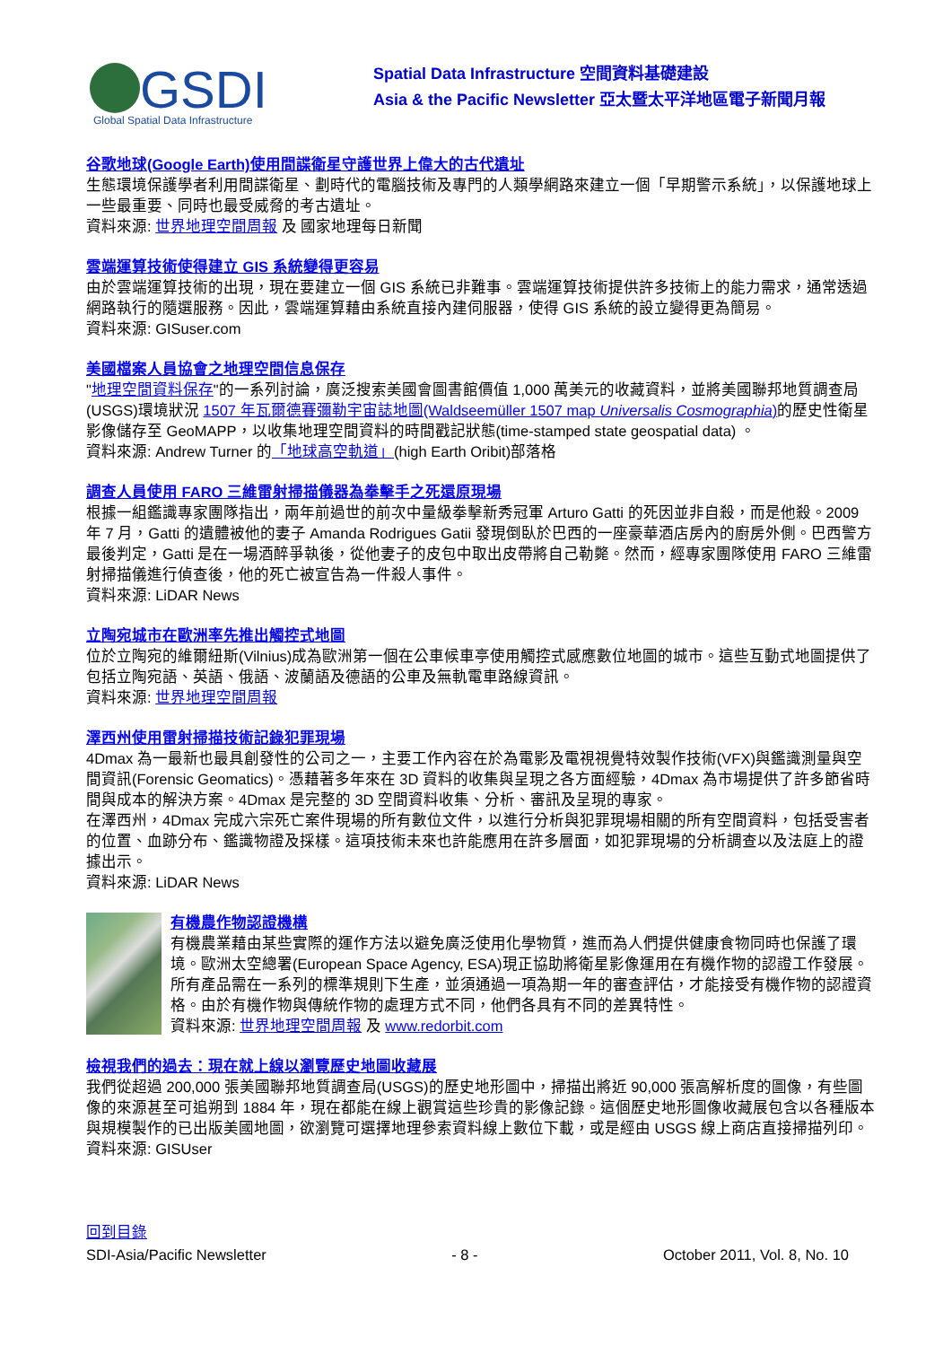GSDI
Global Spatial Data Infrastructure
Spatial Data Infrastructure 空間資料基礎建設
Asia & the Pacific Newsletter 亞太暨太平洋地區電子新聞月報
谷歌地球(Google Earth)使用間諜衛星守護世界上偉大的古代遺址
生態環境保護學者利用間諜衛星、劃時代的電腦技術及專門的人類學網路來建立一個「早期警示系統」，以保護地球上一些最重要、同時也最受威脅的考古遺址。
資料來源: 世界地理空間周報 及 國家地理每日新聞
雲端運算技術使得建立 GIS 系統變得更容易
由於雲端運算技術的出現，現在要建立一個 GIS 系統已非難事。雲端運算技術提供許多技術上的能力需求，通常透過網路執行的隨選服務。因此，雲端運算藉由系統直接內建伺服器，使得 GIS 系統的設立變得更為簡易。
資料來源: GISuser.com
美國檔案人員協會之地理空間信息保存
"地理空間資料保存"的一系列討論，廣泛搜索美國會圖書館價值 1,000 萬美元的收藏資料，並將美國聯邦地質調查局(USGS)環境狀況 1507 年瓦爾德賽彌勒宇宙誌地圖(Waldseemüller 1507 map Universalis Cosmographia) 的歷史性衛星影像儲存至 GeoMAPP，以收集地理空間資料的時間戳記狀態(time-stamped state geospatial data) 。
資料來源: Andrew Turner 的「地球高空軌道」(high Earth Oribit)部落格
調查人員使用 FARO 三維雷射掃描儀器為拳擊手之死還原現場
根據一組鑑識專家團隊指出，兩年前過世的前次中量級拳擊新秀冠軍 Arturo Gatti 的死因並非自殺，而是他殺。2009 年 7 月，Gatti 的遺體被他的妻子 Amanda Rodrigues Gatii 發現倒臥於巴西的一座豪華酒店房內的廚房外側。巴西警方最後判定，Gatti 是在一場酒醉爭執後，從他妻子的皮包中取出皮帶將自己勒斃。然而，經專家團隊使用 FARO 三維雷射掃描儀進行偵查後，他的死亡被宣告為一件殺人事件。
資料來源: LiDAR News
立陶宛城市在歐洲率先推出觸控式地圖
位於立陶宛的維爾紐斯(Vilnius)成為歐洲第一個在公車候車亭使用觸控式感應數位地圖的城市。這些互動式地圖提供了包括立陶宛語、英語、俄語、波蘭語及德語的公車及無軌電車路線資訊。
資料來源: 世界地理空間周報
澤西州使用雷射掃描技術記錄犯罪現場
4Dmax 為一最新也最具創發性的公司之一，主要工作內容在於為電影及電視視覺特效製作技術(VFX)與鑑識測量與空間資訊(Forensic Geomatics)。憑藉著多年來在 3D 資料的收集與呈現之各方面經驗，4Dmax 為市場提供了許多節省時間與成本的解決方案。4Dmax 是完整的 3D 空間資料收集、分析、審訊及呈現的專家。
在澤西州，4Dmax 完成六宗死亡案件現場的所有數位文件，以進行分析與犯罪現場相關的所有空間資料，包括受害者的位置、血跡分布、鑑識物證及採樣。這項技術未來也許能應用在許多層面，如犯罪現場的分析調查以及法庭上的證據出示。
資料來源: LiDAR News
有機農作物認證機構
有機農業藉由某些實際的運作方法以避免廣泛使用化學物質，進而為人們提供健康食物同時也保護了環境。歐洲太空總署(European Space Agency, ESA)現正協助將衛星影像運用在有機作物的認證工作發展。所有產品需在一系列的標準規則下生產，並須通過一項為期一年的審查評估，才能接受有機作物的認證資格。由於有機作物與傳統作物的處理方式不同，他們各具有不同的差異特性。
資料來源: 世界地理空間周報 及 www.redorbit.com
檢視我們的過去：現在就上線以瀏覽歷史地圖收藏展
我們從超過 200,000 張美國聯邦地質調查局(USGS)的歷史地形圖中，掃描出將近 90,000 張高解析度的圖像，有些圖像的來源甚至可追朔到 1884 年，現在都能在線上觀賞這些珍貴的影像記錄。這個歷史地形圖像收藏展包含以各種版本與規模製作的已出版美國地圖，欲瀏覽可選擇地理參索資料線上數位下載，或是經由 USGS 線上商店直接掃描列印。
資料來源: GISUser
回到目錄
SDI-Asia/Pacific Newsletter - 8 - October 2011, Vol. 8, No. 10